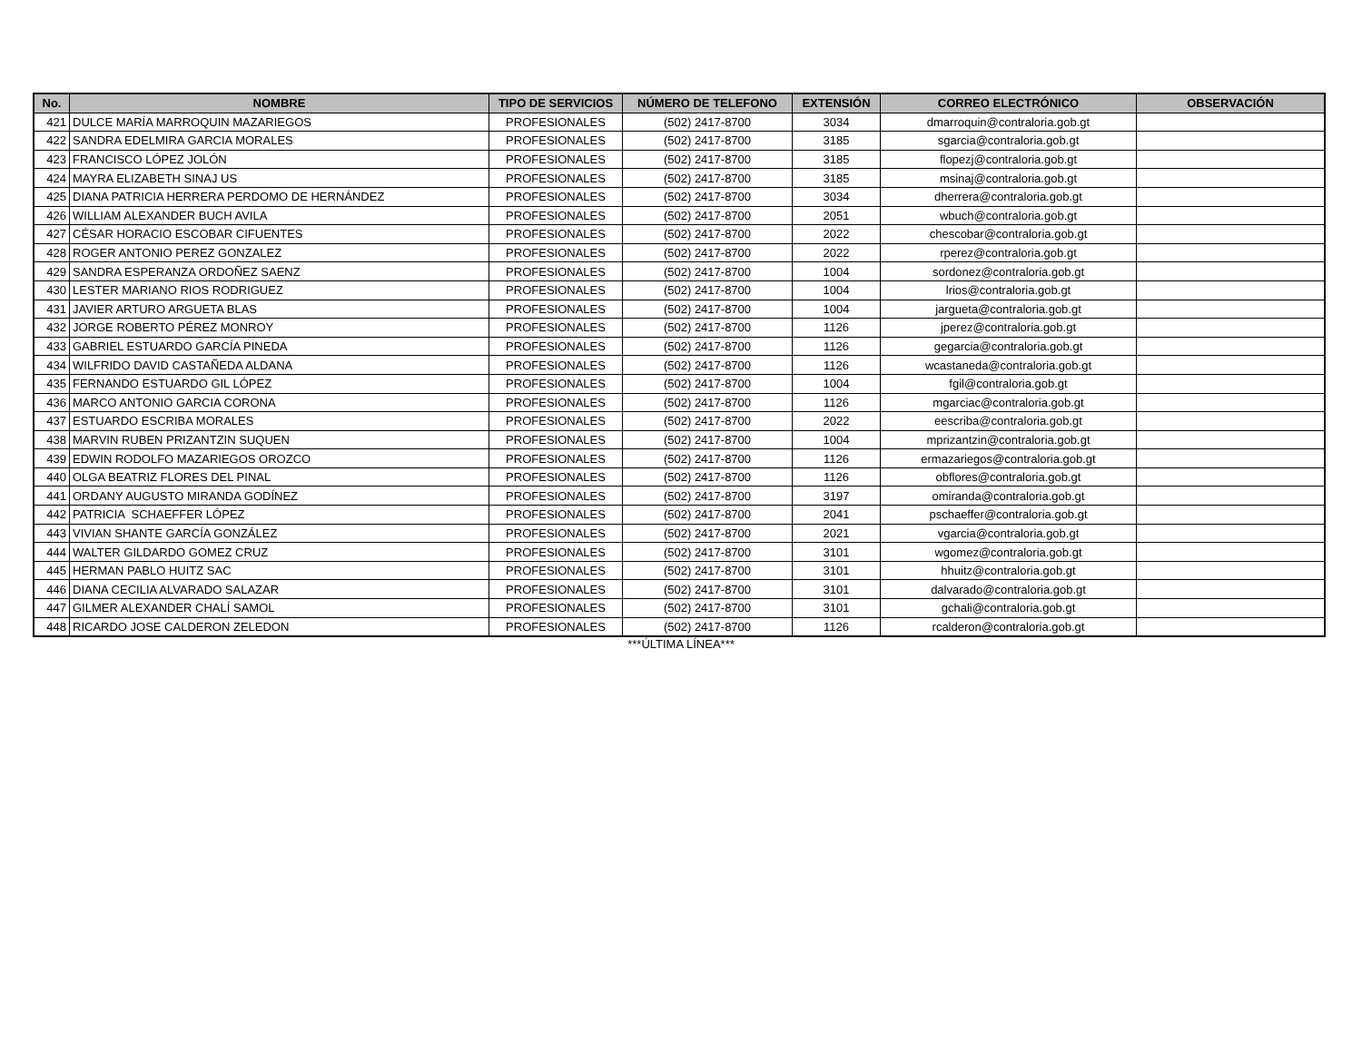| No. | NOMBRE | TIPO DE SERVICIOS | NÚMERO DE TELEFONO | EXTENSIÓN | CORREO ELECTRÓNICO | OBSERVACIÓN |
| --- | --- | --- | --- | --- | --- | --- |
| 421 | DULCE MARÍA MARROQUIN MAZARIEGOS | PROFESIONALES | (502) 2417-8700 | 3034 | dmarroquin@contraloria.gob.gt | |
| 422 | SANDRA EDELMIRA GARCIA MORALES | PROFESIONALES | (502) 2417-8700 | 3185 | sgarcia@contraloria.gob.gt | |
| 423 | FRANCISCO LÓPEZ JOLÓN | PROFESIONALES | (502) 2417-8700 | 3185 | flopezj@contraloria.gob.gt | |
| 424 | MAYRA ELIZABETH SINAJ US | PROFESIONALES | (502) 2417-8700 | 3185 | msinaj@contraloria.gob.gt | |
| 425 | DIANA PATRICIA HERRERA PERDOMO DE HERNÁNDEZ | PROFESIONALES | (502) 2417-8700 | 3034 | dherrera@contraloria.gob.gt | |
| 426 | WILLIAM ALEXANDER BUCH AVILA | PROFESIONALES | (502) 2417-8700 | 2051 | wbuch@contraloria.gob.gt | |
| 427 | CÉSAR HORACIO ESCOBAR CIFUENTES | PROFESIONALES | (502) 2417-8700 | 2022 | chescobar@contraloria.gob.gt | |
| 428 | ROGER ANTONIO PEREZ GONZALEZ | PROFESIONALES | (502) 2417-8700 | 2022 | rperez@contraloria.gob.gt | |
| 429 | SANDRA ESPERANZA ORDOÑEZ SAENZ | PROFESIONALES | (502) 2417-8700 | 1004 | sordonez@contraloria.gob.gt | |
| 430 | LESTER MARIANO RIOS RODRIGUEZ | PROFESIONALES | (502) 2417-8700 | 1004 | lrios@contraloria.gob.gt | |
| 431 | JAVIER ARTURO ARGUETA BLAS | PROFESIONALES | (502) 2417-8700 | 1004 | jargueta@contraloria.gob.gt | |
| 432 | JORGE ROBERTO PÉREZ MONROY | PROFESIONALES | (502) 2417-8700 | 1126 | jperez@contraloria.gob.gt | |
| 433 | GABRIEL ESTUARDO GARCÍA PINEDA | PROFESIONALES | (502) 2417-8700 | 1126 | gegarcia@contraloria.gob.gt | |
| 434 | WILFRIDO DAVID CASTAÑEDA ALDANA | PROFESIONALES | (502) 2417-8700 | 1126 | wcastaneda@contraloria.gob.gt | |
| 435 | FERNANDO ESTUARDO GIL LÓPEZ | PROFESIONALES | (502) 2417-8700 | 1004 | fgil@contraloria.gob.gt | |
| 436 | MARCO ANTONIO GARCIA CORONA | PROFESIONALES | (502) 2417-8700 | 1126 | mgarciac@contraloria.gob.gt | |
| 437 | ESTUARDO ESCRIBA MORALES | PROFESIONALES | (502) 2417-8700 | 2022 | eescriba@contraloria.gob.gt | |
| 438 | MARVIN RUBEN PRIZANTZIN SUQUEN | PROFESIONALES | (502) 2417-8700 | 1004 | mprizantzin@contraloria.gob.gt | |
| 439 | EDWIN RODOLFO MAZARIEGOS OROZCO | PROFESIONALES | (502) 2417-8700 | 1126 | ermazariegos@contraloria.gob.gt | |
| 440 | OLGA BEATRIZ FLORES DEL PINAL | PROFESIONALES | (502) 2417-8700 | 1126 | obflores@contraloria.gob.gt | |
| 441 | ORDANY AUGUSTO MIRANDA GODÍNEZ | PROFESIONALES | (502) 2417-8700 | 3197 | omiranda@contraloria.gob.gt | |
| 442 | PATRICIA SCHAEFFER LÓPEZ | PROFESIONALES | (502) 2417-8700 | 2041 | pschaeffer@contraloria.gob.gt | |
| 443 | VIVIAN SHANTE GARCÍA GONZÁLEZ | PROFESIONALES | (502) 2417-8700 | 2021 | vgarcia@contraloria.gob.gt | |
| 444 | WALTER GILDARDO GOMEZ CRUZ | PROFESIONALES | (502) 2417-8700 | 3101 | wgomez@contraloria.gob.gt | |
| 445 | HERMAN PABLO HUITZ SAC | PROFESIONALES | (502) 2417-8700 | 3101 | hhuitz@contraloria.gob.gt | |
| 446 | DIANA CECILIA ALVARADO SALAZAR | PROFESIONALES | (502) 2417-8700 | 3101 | dalvarado@contraloria.gob.gt | |
| 447 | GILMER ALEXANDER CHALÍ SAMOL | PROFESIONALES | (502) 2417-8700 | 3101 | gchali@contraloria.gob.gt | |
| 448 | RICARDO JOSE CALDERON ZELEDON | PROFESIONALES | (502) 2417-8700 | 1126 | rcalderon@contraloria.gob.gt | |
***ÚLTIMA LÍNEA***